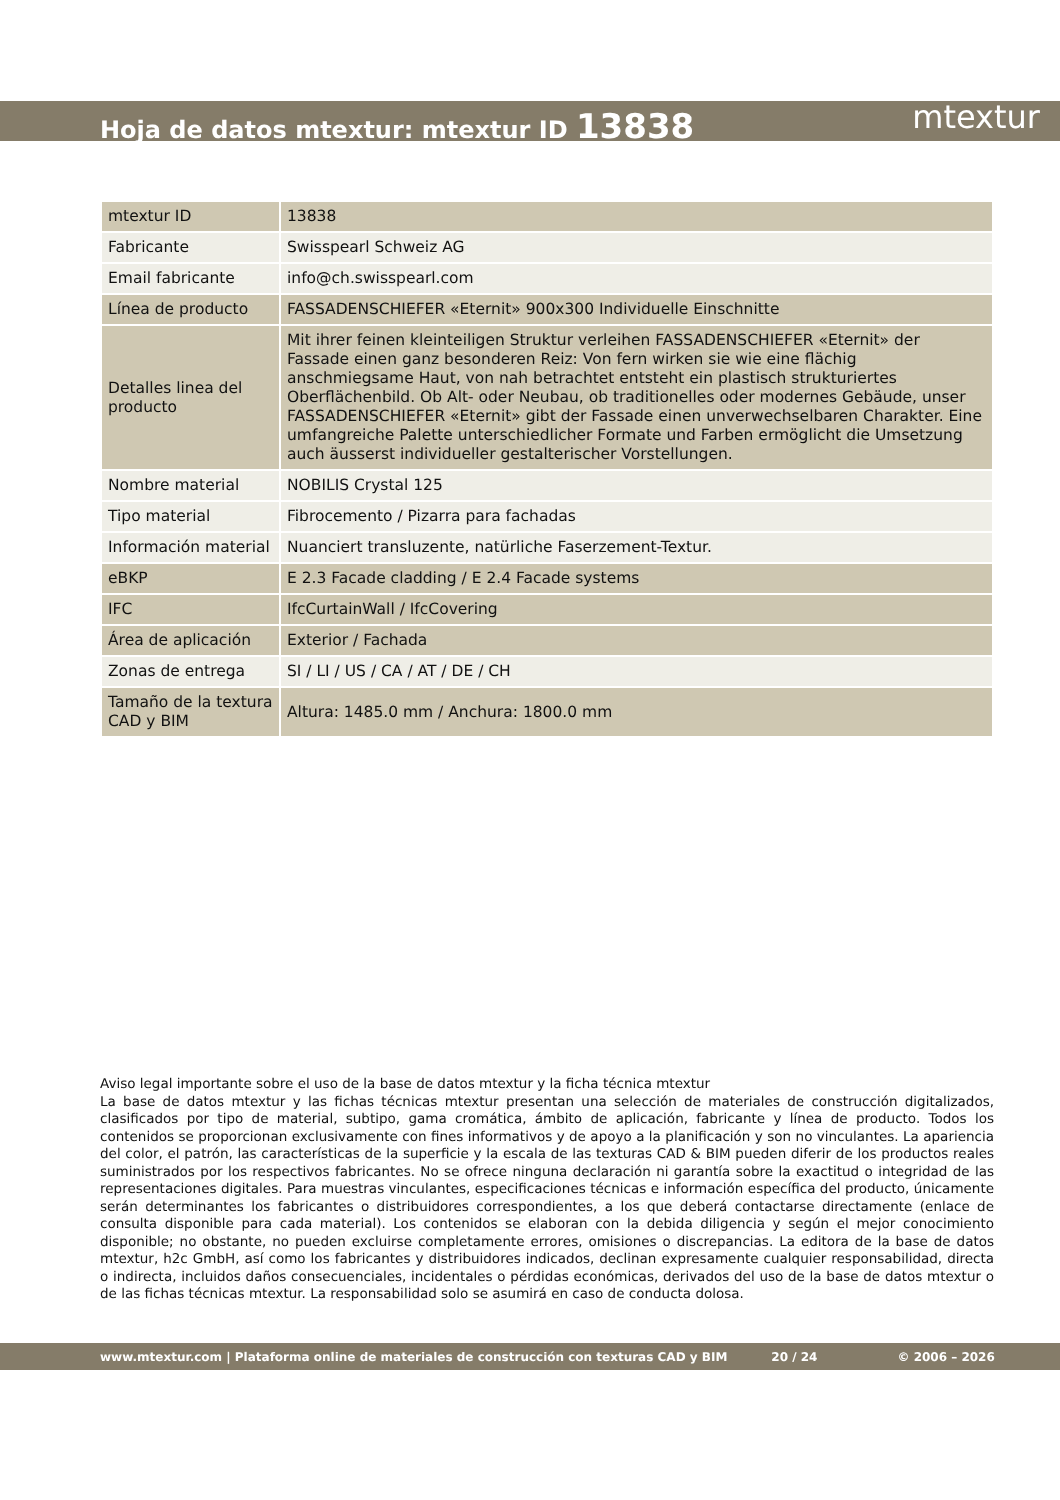Hoja de datos mtextur: mtextur ID 13838
mtextur
| mtextur ID | 13838 |
| Fabricante | Swisspearl Schweiz AG |
| Email fabricante | info@ch.swisspearl.com |
| Línea de producto | FASSADENSCHIEFER «Eternit» 900x300 Individuelle Einschnitte |
| Detalles linea del producto | Mit ihrer feinen kleinteiligen Struktur verleihen FASSADENSCHIEFER «Eternit» der Fassade einen ganz besonderen Reiz: Von fern wirken sie wie eine flächig anschmiegsame Haut, von nah betrachtet entsteht ein plastisch strukturiertes Oberflächenbild. Ob Alt- oder Neubau, ob traditionelles oder modernes Gebäude, unser FASSADENSCHIEFER «Eternit» gibt der Fassade einen unverwechselbaren Charakter. Eine umfangreiche Palette unterschiedlicher Formate und Farben ermöglicht die Umsetzung auch äusserst individueller gestalterischer Vorstellungen. |
| Nombre material | NOBILIS Crystal 125 |
| Tipo material | Fibrocemento / Pizarra para fachadas |
| Información material | Nuanciert transluzente, natürliche Faserzement-Textur. |
| eBKP | E 2.3 Facade cladding / E 2.4 Facade systems |
| IFC | IfcCurtainWall / IfcCovering |
| Área de aplicación | Exterior / Fachada |
| Zonas de entrega | SI / LI / US / CA / AT / DE / CH |
| Tamaño de la textura CAD y BIM | Altura: 1485.0 mm / Anchura: 1800.0 mm |
Aviso legal importante sobre el uso de la base de datos mtextur y la ficha técnica mtextur
La base de datos mtextur y las fichas técnicas mtextur presentan una selección de materiales de construcción digitalizados, clasificados por tipo de material, subtipo, gama cromática, ámbito de aplicación, fabricante y línea de producto. Todos los contenidos se proporcionan exclusivamente con fines informativos y de apoyo a la planificación y son no vinculantes. La apariencia del color, el patrón, las características de la superficie y la escala de las texturas CAD & BIM pueden diferir de los productos reales suministrados por los respectivos fabricantes. No se ofrece ninguna declaración ni garantía sobre la exactitud o integridad de las representaciones digitales. Para muestras vinculantes, especificaciones técnicas e información específica del producto, únicamente serán determinantes los fabricantes o distribuidores correspondientes, a los que deberá contactarse directamente (enlace de consulta disponible para cada material). Los contenidos se elaboran con la debida diligencia y según el mejor conocimiento disponible; no obstante, no pueden excluirse completamente errores, omisiones o discrepancias. La editora de la base de datos mtextur, h2c GmbH, así como los fabricantes y distribuidores indicados, declinan expresamente cualquier responsabilidad, directa o indirecta, incluidos daños consecuenciales, incidentales o pérdidas económicas, derivados del uso de la base de datos mtextur o de las fichas técnicas mtextur. La responsabilidad solo se asumirá en caso de conducta dolosa.
www.mtextur.com | Plataforma online de materiales de construcción con texturas CAD y BIM 20 / 24 © 2006 – 2026